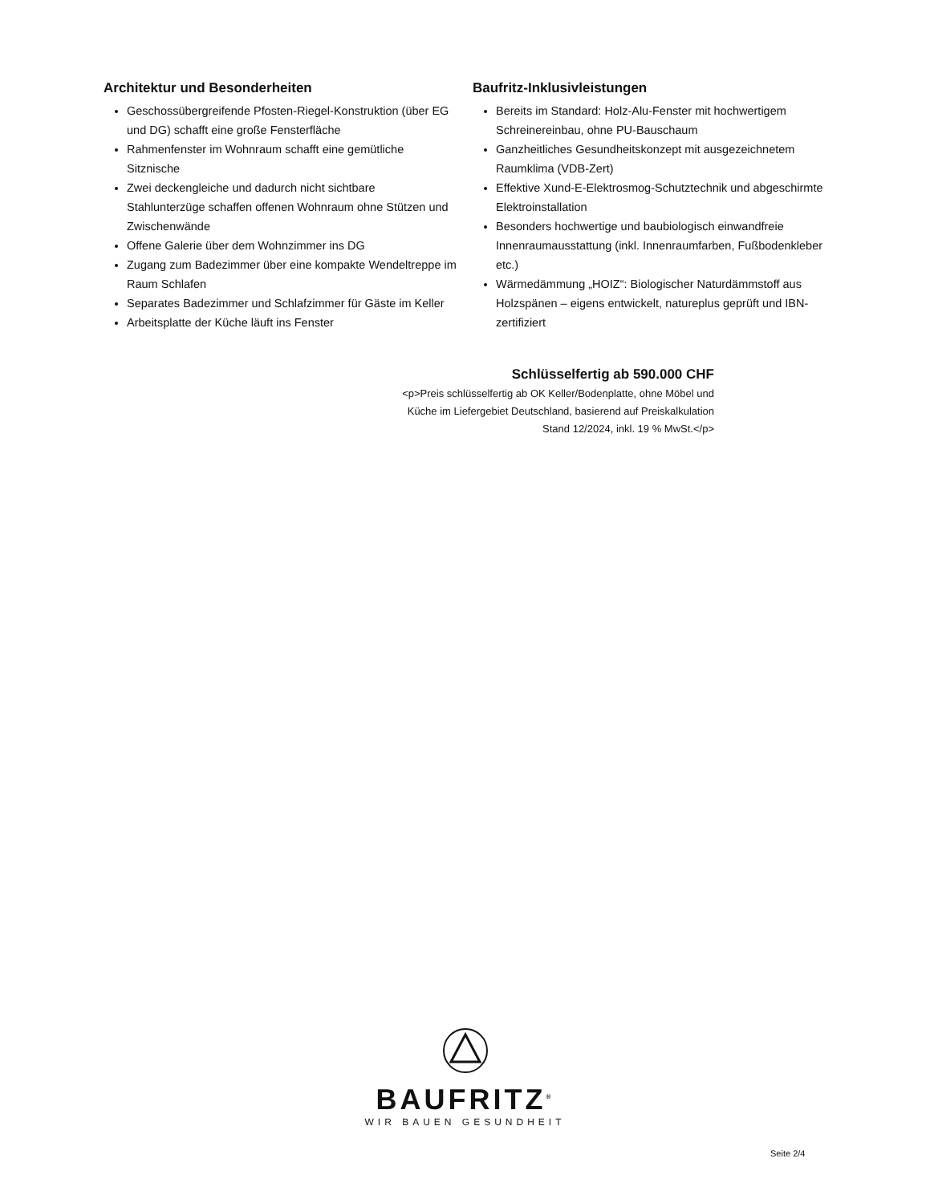Architektur und Besonderheiten
Geschossübergreifende Pfosten-Riegel-Konstruktion (über EG und DG) schafft eine große Fensterfläche
Rahmenfenster im Wohnraum schafft eine gemütliche Sitznische
Zwei deckengleiche und dadurch nicht sichtbare Stahlunterzüge schaffen offenen Wohnraum ohne Stützen und Zwischenwände
Offene Galerie über dem Wohnzimmer ins DG
Zugang zum Badezimmer über eine kompakte Wendeltreppe im Raum Schlafen
Separates Badezimmer und Schlafzimmer für Gäste im Keller
Arbeitsplatte der Küche läuft ins Fenster
Baufritz-Inklusivleistungen
Bereits im Standard: Holz-Alu-Fenster mit hochwertigem Schreinereinbau, ohne PU-Bauschaum
Ganzheitliches Gesundheitskonzept mit ausgezeichnetem Raumklima (VDB-Zert)
Effektive Xund-E-Elektrosmog-Schutztechnik und abgeschirmte Elektroinstallation
Besonders hochwertige und baubiologisch einwandfreie Innenraumausstattung (inkl. Innenraumfarben, Fußbodenkleber etc.)
Wärmedämmung „HOIZ“: Biologischer Naturdämmstoff aus Holzspänen – eigens entwickelt, natureplus geprüft und IBN-zertifiziert
Schlüsselfertig ab 590.000 CHF
<p>Preis schlüsselfertig ab OK Keller/Bodenplatte, ohne Möbel und
Küche im Liefergebiet Deutschland, basierend auf Preiskalkulation
Stand 12/2024, inkl. 19 % MwSt.</p>
BAUFRITZ<sup>®</sup>
WIR BAUEN GESUNDHEIT
Seite 2/4